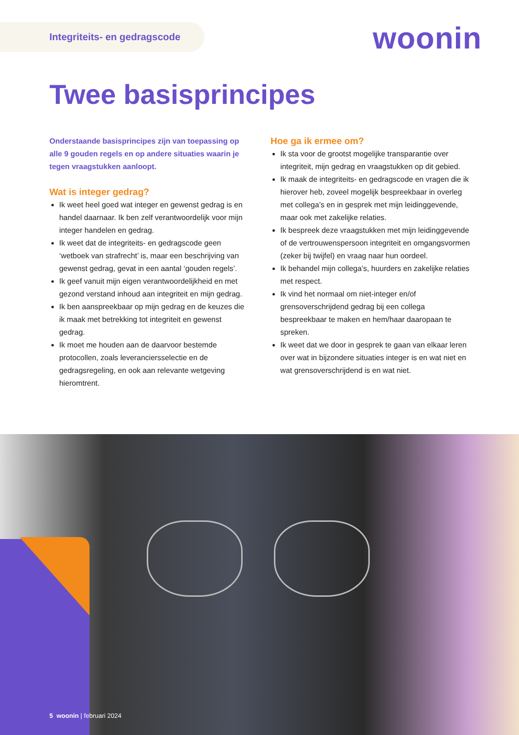Integriteits- en gedragscode woonin
Twee basisprincipes
Onderstaande basisprincipes zijn van toepassing op alle 9 gouden regels en op andere situaties waarin je tegen vraagstukken aanloopt.
Wat is integer gedrag?
Ik weet heel goed wat integer en gewenst gedrag is en handel daarnaar. Ik ben zelf verantwoordelijk voor mijn integer handelen en gedrag.
Ik weet dat de integriteits- en gedragscode geen ‘wetboek van strafrecht’ is, maar een beschrijving van gewenst gedrag, gevat in een aantal ‘gouden regels’.
Ik geef vanuit mijn eigen verantwoordelijkheid en met gezond verstand inhoud aan integriteit en mijn gedrag.
Ik ben aanspreekbaar op mijn gedrag en de keuzes die ik maak met betrekking tot integriteit en gewenst gedrag.
Ik moet me houden aan de daarvoor bestemde protocollen, zoals leveranciersselectie en de gedragsregeling, en ook aan relevante wetgeving hieromtrent.
Hoe ga ik ermee om?
Ik sta voor de grootst mogelijke transparantie over integriteit, mijn gedrag en vraagstukken op dit gebied.
Ik maak de integriteits- en gedragscode en vragen die ik hierover heb, zoveel mogelijk bespreekbaar in overleg met collega’s en in gesprek met mijn leidinggevende, maar ook met zakelijke relaties.
Ik bespreek deze vraagstukken met mijn leidinggevende of de vertrouwenspersoon integriteit en omgangsvormen (zeker bij twijfel) en vraag naar hun oordeel.
Ik behandel mijn collega’s, huurders en zakelijke relaties met respect.
Ik vind het normaal om niet-integer en/of grensoverschrijdend gedrag bij een collega bespreekbaar te maken en hem/haar daaropaan te spreken.
Ik weet dat we door in gesprek te gaan van elkaar leren over wat in bijzondere situaties integer is en wat niet en wat grensoverschrijdend is en wat niet.
5 woonin | februari 2024